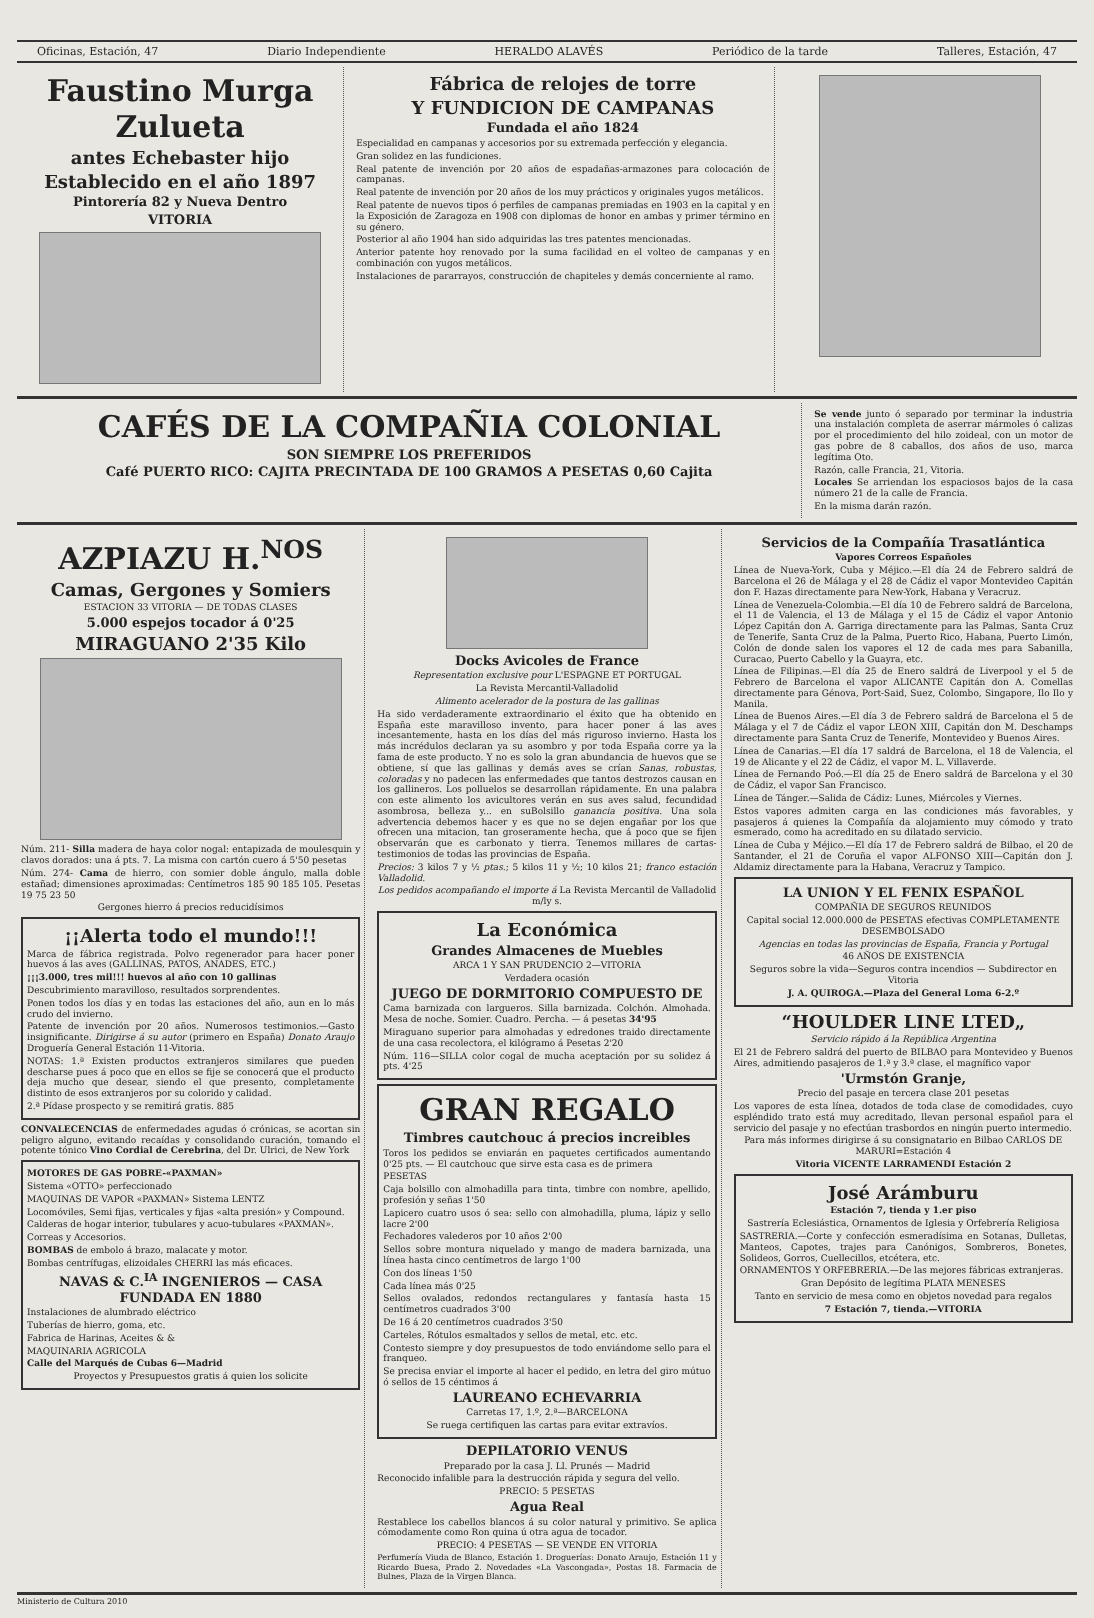Oficinas, Estación, 47 Diario Independiente HERALDO ALAVÉS Periódico de la tarde Talleres, Estación, 47
Faustino Murga Zulueta
antes Echebaster hijo
Establecido en el año 1897
Pintorería 82 y Nueva Dentro
VITORIA
Fábrica de relojes de torre
Y FUNDICION DE CAMPANAS
Fundada el año 1824
Especialidad en campanas y accesorios por su extremada perfección y elegancia.
Gran solidez en las fundiciones.
Real patente de invención por 20 años de espadañas-armazones para colocación de campanas.
Real patente de invención por 20 años de los muy prácticos y originales yugos metálicos.
Real patente de nuevos tipos ó perfiles de campanas premiadas en 1903 en la capital y en la Exposición de Zaragoza en 1908 con diplomas de honor en ambas y primer término en su género.
Posterior al año 1904 han sido adquiridas las tres patentes mencionadas.
Anterior patente hoy renovado por la suma facilidad en el volteo de campanas y en combinación con yugos metálicos.
Instalaciones de pararrayos, construcción de chapiteles y demás concerniente al ramo.
CAFÉS DE LA COMPAÑIA COLONIAL
SON SIEMPRE LOS PREFERIDOS
Café PUERTO RICO: CAJITA PRECINTADA DE 100 GRAMOS A PESETAS 0,60 Cajita
Se vende junto ó separado por terminar la industria una instalación completa de aserrar mármoles ó calizas por el procedimiento del hilo zoideal, con un motor de gas pobre de 8 caballos, dos años de uso, marca legítima Oto.
Razón, calle Francia, 21, Vitoria.
Locales Se arriendan los espaciosos bajos de la casa número 21 de la calle de Francia.
En la misma darán razón.
AZPIAZU H.<sup>NOS</sup>
Camas, Gergones y Somiers
ESTACION 33 VITORIA — DE TODAS CLASES
5.000 espejos tocador á 0'25
MIRAGUANO 2'35 Kilo
Núm. 211- Silla madera de haya color nogal: entapizada de moulesquin y clavos dorados: una á pts. 7. La misma con cartón cuero á 5'50 pesetas
Núm. 274- Cama de hierro, con somier doble ángulo, malla doble estañad; dimensiones aproximadas: Centímetros 185 90 185 105. Pesetas 19 75 23 50
Gergones hierro á precios reducidísimos
¡¡Alerta todo el mundo!!!
Marca de fábrica registrada. Polvo regenerador para hacer poner huevos á las aves (GALLINAS, PATOS, ANADES, ETC.)
¡¡¡3.000, tres mil!!! huevos al año con 10 gallinas
Descubrimiento maravilloso, resultados sorprendentes.
Ponen todos los días y en todas las estaciones del año, aun en lo más crudo del invierno.
Patente de invención por 20 años. Numerosos testimonios.—Gasto insignificante. Dirigirse á su autor (primero en España) Donato Araujo Droguería General Estación 11-Vitoria.
NOTAS: 1.ª Existen productos extranjeros similares que pueden descharse pues á poco que en ellos se fije se conocerá que el producto deja mucho que desear, siendo el que presento, completamente distinto de esos extranjeros por su colorido y calidad.
2.ª Pídase prospecto y se remitirá gratis. 885
CONVALECENCIAS de enfermedades agudas ó crónicas, se acortan sin peligro alguno, evitando recaídas y consolidando curación, tomando el potente tónico Vino Cordial de Cerebrina, del Dr. Ulrici, de New York
MOTORES DE GAS POBRE-«PAXMAN»
Sistema «OTTO» perfeccionado
MAQUINAS DE VAPOR «PAXMAN» Sistema LENTZ
Locomóviles, Semi fijas, verticales y fijas «alta presión» y Compound.
Calderas de hogar interior, tubulares y acuo-tubulares «PAXMAN».
Correas y Accesorios.
BOMBAS de embolo á brazo, malacate y motor.
Bombas centrífugas, elizoidales CHERRI las más eficaces.
NAVAS & C.<sup>IA</sup> INGENIEROS — CASA FUNDADA EN 1880
Instalaciones de alumbrado eléctrico
Tuberías de hierro, goma, etc.
Fabrica de Harinas, Aceites & &
MAQUINARIA AGRICOLA
Calle del Marqués de Cubas 6—Madrid
Proyectos y Presupuestos gratis á quien los solicite
Docks Avicoles de France
Representation exclusive pour L'ESPAGNE ET PORTUGAL
La Revista Mercantil-Valladolid
Alimento acelerador de la postura de las gallinas
Ha sido verdaderamente extraordinario el éxito que ha obtenido en España este maravilloso invento, para hacer poner á las aves incesantemente, hasta en los días del más riguroso invierno. Hasta los más incrédulos declaran ya su asombro y por toda España corre ya la fama de este producto. Y no es solo la gran abundancia de huevos que se obtiene, sí que las gallinas y demás aves se crían Sanas, robustas, coloradas y no padecen las enfermedades que tantos destrozos causan en los gallineros. Los polluelos se desarrollan rápidamente. En una palabra con este alimento los avicultores verán en sus aves salud, fecundidad asombrosa, belleza y... en suBolsillo ganancia positiva. Una sola advertencia debemos hacer y es que no se dejen engañar por los que ofrecen una mitacion, tan groseramente hecha, que á poco que se fijen observarán que es carbonato y tierra. Tenemos millares de cartas-testimonios de todas las provincias de España.
Precios: 3 kilos 7 y ½ ptas.; 5 kilos 11 y ½; 10 kilos 21; franco estación Valladolid.
Los pedidos acompañando el importe á La Revista Mercantil de Valladolid m/ly s.
La Económica
Grandes Almacenes de Muebles
ARCA 1 Y SAN PRUDENCIO 2—VITORIA
Verdadera ocasión
JUEGO DE DORMITORIO COMPUESTO DE
Cama barnizada con largueros. Silla barnizada. Colchón. Almohada. Mesa de noche. Somier. Cuadro. Percha. — á pesetas 34'95
Miraguano superior para almohadas y edredones traido directamente de una casa recolectora, el kilógramo á Pesetas 2'20
Núm. 116—SILLA color cogal de mucha aceptación por su solidez á pts. 4'25
GRAN REGALO
Timbres cautchouc á precios increibles
Toros los pedidos se enviarán en paquetes certificados aumentando 0'25 pts. — El cautchouc que sirve esta casa es de primera
PESETAS
Caja bolsillo con almohadilla para tinta, timbre con nombre, apellido, profesión y señas 1'50
Lapicero cuatro usos ó sea: sello con almohadilla, pluma, lápiz y sello lacre 2'00
Fechadores valederos por 10 años 2'00
Sellos sobre montura niquelado y mango de madera barnizada, una línea hasta cinco centímetros de largo 1'00
Con dos líneas 1'50
Cada línea más 0'25
Sellos ovalados, redondos rectangulares y fantasía hasta 15 centímetros cuadrados 3'00
De 16 á 20 centímetros cuadrados 3'50
Carteles, Rótulos esmaltados y sellos de metal, etc. etc.
Contesto siempre y doy presupuestos de todo enviándome sello para el franqueo.
Se precisa enviar el importe al hacer el pedido, en letra del giro mútuo ó sellos de 15 céntimos á
LAUREANO ECHEVARRIA
Carretas 17, 1.º, 2.ª—BARCELONA
Se ruega certifiquen las cartas para evitar extravíos.
DEPILATORIO VENUS
Preparado por la casa J. Ll. Prunés — Madrid
Reconocido infalible para la destrucción rápida y segura del vello.
PRECIO: 5 PESETAS
Agua Real
Restablece los cabellos blancos á su color natural y primitivo. Se aplica cómodamente como Ron quina ú otra agua de tocador.
PRECIO: 4 PESETAS — SE VENDE EN VITORIA
Perfumería Viuda de Blanco, Estación 1. Droguerías: Donato Araujo, Estación 11 y Ricardo Buesa, Prado 2. Novedades «La Vascongada», Postas 18. Farmacia de Bulnes, Plaza de la Virgen Blanca.
Servicios de la Compañía Trasatlántica
Vapores Correos Españoles
Línea de Nueva-York, Cuba y Méjico.—El día 24 de Febrero saldrá de Barcelona el 26 de Málaga y el 28 de Cádiz el vapor Montevideo Capitán don F. Hazas directamente para New-York, Habana y Veracruz.
Línea de Venezuela-Colombia.—El día 10 de Febrero saldrá de Barcelona, el 11 de Valencia, el 13 de Málaga y el 15 de Cádiz el vapor Antonio López Capitán don A. Garriga directamente para las Palmas, Santa Cruz de Tenerife, Santa Cruz de la Palma, Puerto Rico, Habana, Puerto Limón, Colón de donde salen los vapores el 12 de cada mes para Sabanilla, Curacao, Puerto Cabello y la Guayra, etc.
Línea de Filipinas.—El día 25 de Enero saldrá de Liverpool y el 5 de Febrero de Barcelona el vapor ALICANTE Capitán don A. Comellas directamente para Génova, Port-Said, Suez, Colombo, Singapore, Ilo Ilo y Manila.
Línea de Buenos Aires.—El día 3 de Febrero saldrá de Barcelona el 5 de Málaga y el 7 de Cádiz el vapor LEON XIII, Capitán don M. Deschamps directamente para Santa Cruz de Tenerife, Montevideo y Buenos Aires.
Línea de Canarias.—El día 17 saldrá de Barcelona, el 18 de Valencia, el 19 de Alicante y el 22 de Cádiz, el vapor M. L. Villaverde.
Línea de Fernando Poó.—El día 25 de Enero saldrá de Barcelona y el 30 de Cádiz, el vapor San Francisco.
Línea de Tánger.—Salida de Cádiz: Lunes, Miércoles y Viernes.
Estos vapores admiten carga en las condiciones más favorables, y pasajeros á quienes la Compañía da alojamiento muy cómodo y trato esmerado, como ha acreditado en su dilatado servicio.
Línea de Cuba y Méjico.—El día 17 de Febrero saldrá de Bilbao, el 20 de Santander, el 21 de Coruña el vapor ALFONSO XIII—Capitán don J. Aldamiz directamente para la Habana, Veracruz y Tampico.
LA UNION Y EL FENIX ESPAÑOL
COMPAÑIA DE SEGUROS REUNIDOS
Capital social 12.000.000 de PESETAS efectivas COMPLETAMENTE DESEMBOLSADO
Agencias en todas las provincias de España, Francia y Portugal
46 AÑOS DE EXISTENCIA
Seguros sobre la vida—Seguros contra incendios — Subdirector en Vitoria
J. A. QUIROGA.—Plaza del General Loma 6-2.º
“HOULDER LINE LTED„
Servicio rápido á la República Argentina
El 21 de Febrero saldrá del puerto de BILBAO para Montevideo y Buenos Aires, admitiendo pasajeros de 1.ª y 3.ª clase, el magnífico vapor
'Urmstón Granje,
Precio del pasaje en tercera clase 201 pesetas
Los vapores de esta línea, dotados de toda clase de comodidades, cuyo espléndido trato está muy acreditado, llevan personal español para el servicio del pasaje y no efectúan trasbordos en ningún puerto intermedio.
Para más informes dirigirse á su consignatario en Bilbao CARLOS DE MARURI=Estación 4
Vitoria VICENTE LARRAMENDI Estación 2
José Arámburu
Estación 7, tienda y 1.er piso
Sastrería Eclesiástica, Ornamentos de Iglesia y Orfebrería Religiosa
SASTRERIA.—Corte y confección esmeradísima en Sotanas, Dulletas, Manteos, Capotes, trajes para Canónigos, Sombreros, Bonetes, Solideos, Gorros, Cuellecillos, etcétera, etc.
ORNAMENTOS Y ORFEBRERIA.—De las mejores fábricas extranjeras.
Gran Depósito de legítima PLATA MENESES
Tanto en servicio de mesa como en objetos novedad para regalos
7 Estación 7, tienda.—VITORIA
Ministerio de Cultura 2010